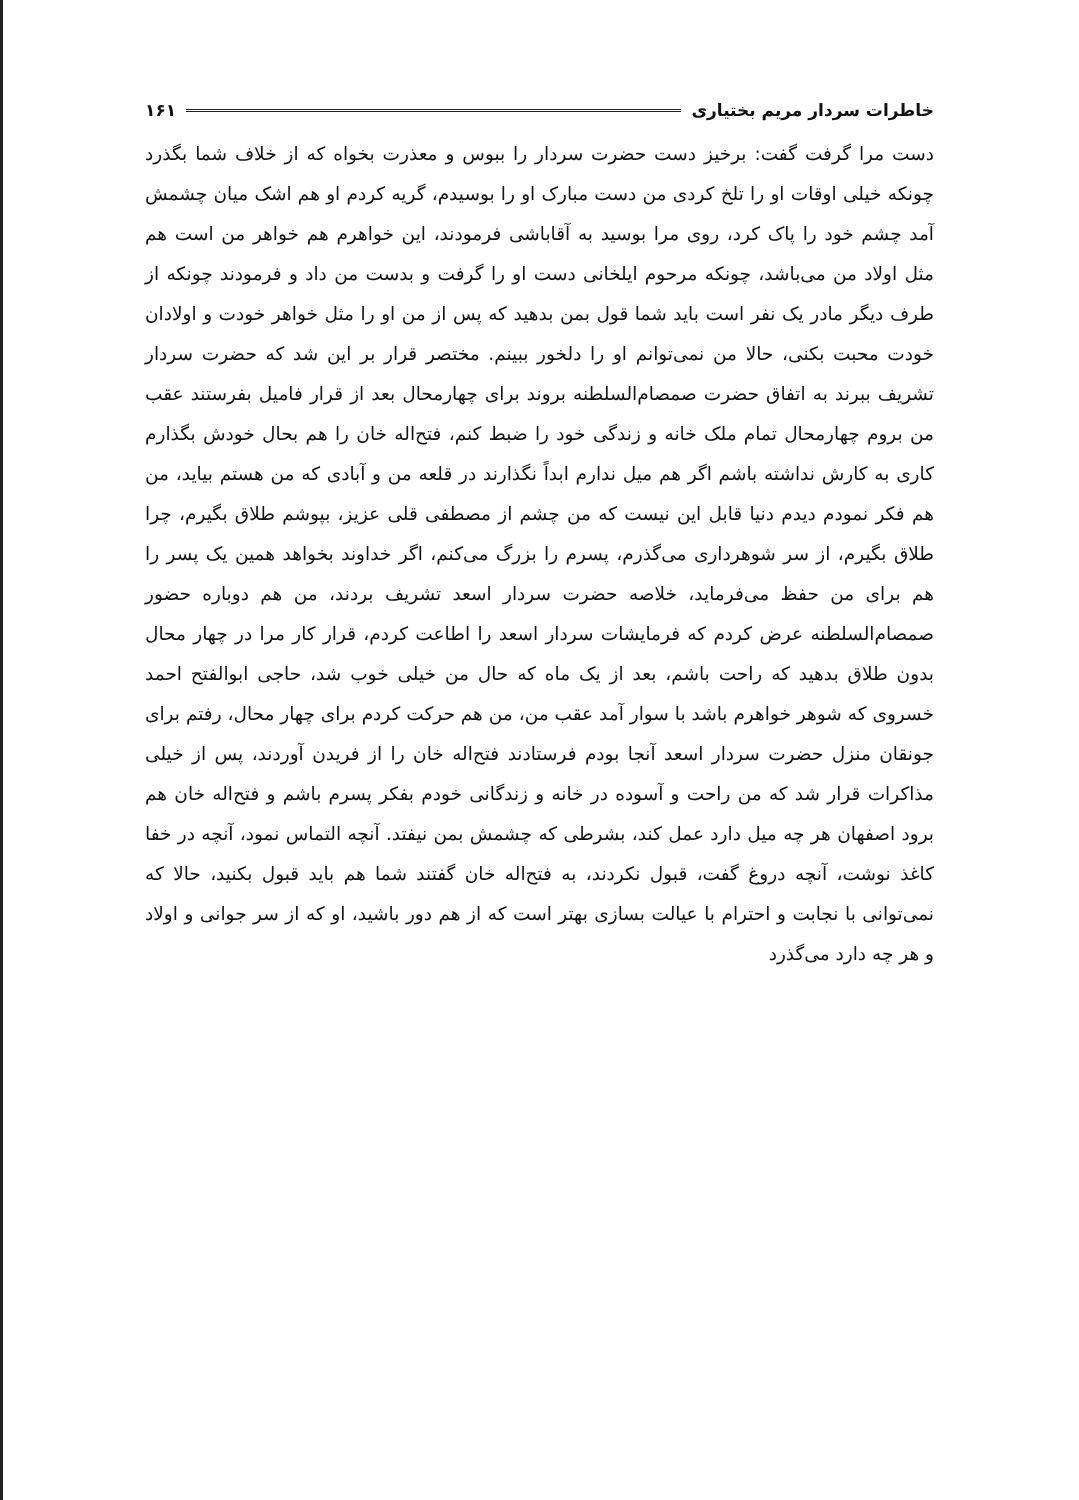خاطرات سردار مریم بختیاری ۱۶۱
دست مرا گرفت گفت: برخیز دست حضرت سردار را ببوس و معذرت بخواه که از خلاف شما بگذرد چونکه خیلی اوقات او را تلخ کردی من دست مبارک او را بوسیدم، گریه کردم او هم اشک میان چشمش آمد چشم خود را پاک کرد، روی مرا بوسید به آقاباشی فرمودند، این خواهرم هم خواهر من است هم مثل اولاد من می‌باشد، چونکه مرحوم ایلخانی دست او را گرفت و بدست من داد و فرمودند چونکه از طرف دیگر مادر یک نفر است باید شما قول بمن بدهید که پس از من او را مثل خواهر خودت و اولادان خودت محبت بکنی، حالا من نمی‌توانم او را دلخور ببینم. مختصر قرار بر این شد که حضرت سردار تشریف ببرند به اتفاق حضرت صمصام‌السلطنه بروند برای چهارمحال بعد از قرار فامیل بفرستند عقب من بروم چهارمحال تمام ملک خانه و زندگی خود را ضبط کنم، فتح‌اله خان را هم بحال خودش بگذارم کاری به کارش نداشته باشم اگر هم میل ندارم ابداً نگذارند در قلعه من و آبادی که من هستم بیاید، من هم فکر نمودم دیدم دنیا قابل این نیست که من چشم از مصطفی قلی عزیز، بپوشم طلاق بگیرم، چرا طلاق بگیرم، از سر شوهرداری می‌گذرم، پسرم را بزرگ می‌کنم، اگر خداوند بخواهد همین یک پسر را هم برای من حفظ می‌فرماید، خلاصه حضرت سردار اسعد تشریف بردند، من هم دوباره حضور صمصام‌السلطنه عرض کردم که فرمایشات سردار اسعد را اطاعت کردم، قرار کار مرا در چهار محال بدون طلاق بدهید که راحت باشم، بعد از یک ماه که حال من خیلی خوب شد، حاجی ابوالفتح احمد خسروی که شوهر خواهرم باشد با سوار آمد عقب من، من هم حرکت کردم برای چهار محال، رفتم برای جونقان منزل حضرت سردار اسعد آنجا بودم فرستادند فتح‌اله خان را از فریدن آوردند، پس از خیلی مذاکرات قرار شد که من راحت و آسوده در خانه و زندگانی خودم بفکر پسرم باشم و فتح‌اله خان هم برود اصفهان هر چه میل دارد عمل کند، بشرطی که چشمش بمن نیفتد. آنچه التماس نمود، آنچه در خفا کاغذ نوشت، آنچه دروغ گفت، قبول نکردند، به فتح‌اله خان گفتند شما هم باید قبول بکنید، حالا که نمی‌توانی با نجابت و احترام با عیالت بسازی بهتر است که از هم دور باشید، او که از سر جوانی و اولاد و هر چه دارد می‌گذرد